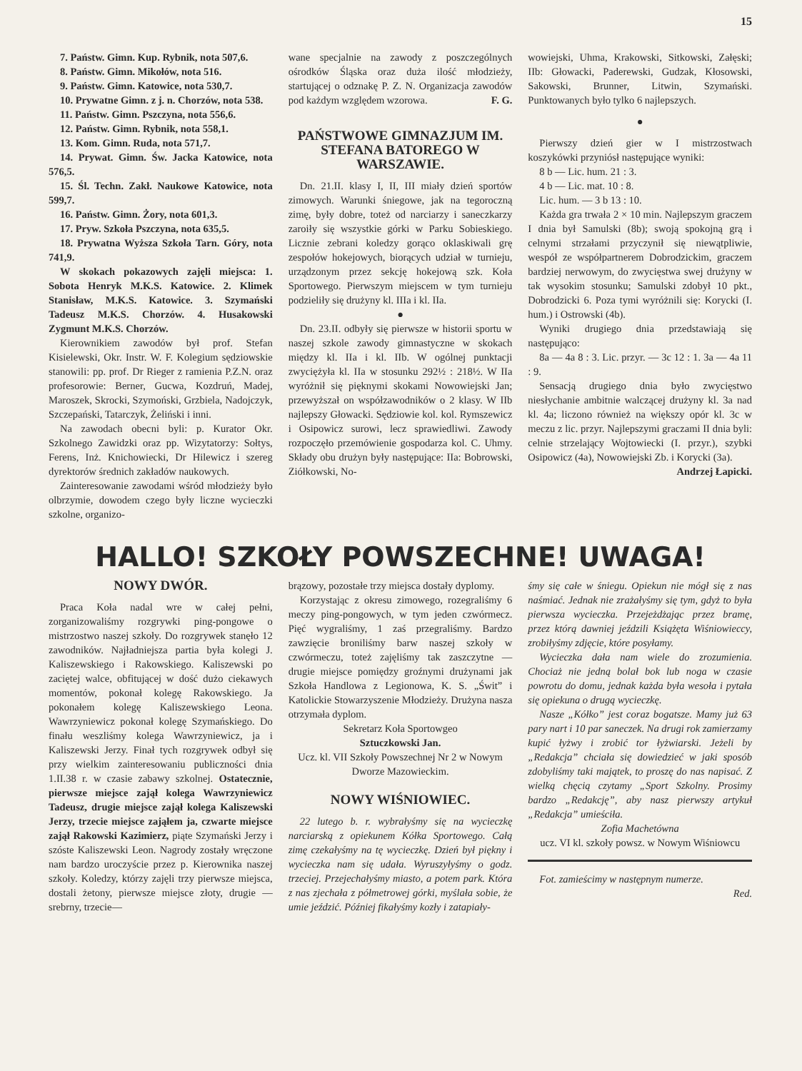15
7. Państw. Gimn. Kup. Rybnik, nota 507,6.
8. Państw. Gimn. Mikołów, nota 516.
9. Państw. Gimn. Katowice, nota 530,7.
10. Prywatne Gimn. z j. n. Chorzów, nota 538.
11. Państw. Gimn. Pszczyna, nota 556,6.
12. Państw. Gimn. Rybnik, nota 558,1.
13. Kom. Gimn. Ruda, nota 571,7.
14. Prywat. Gimn. Św. Jacka Katowice, nota 576,5.
15. Śl. Techn. Zakł. Naukowe Katowice, nota 599,7.
16. Państw. Gimn. Żory, nota 601,3.
17. Pryw. Szkoła Pszczyna, nota 635,5.
18. Prywatna Wyższa Szkoła Tarn. Góry, nota 741,9.
W skokach pokazowych zajęli miejsca: 1. Sobota Henryk M.K.S. Katowice. 2. Klimek Stanisław, M.K.S. Katowice. 3. Szymański Tadeusz M.K.S. Chorzów. 4. Husakowski Zygmunt M.K.S. Chorzów.
Kierownikiem zawodów był prof. Stefan Kisielewski, Okr. Instr. W. F. Kolegium sędziowskie stanowili: pp. prof. Dr Rieger z ramienia P.Z.N. oraz profesorowie: Berner, Gucwa, Kozdruń, Madej, Maroszek, Skrocki, Szymoński, Grzbiela, Nadojczyk, Szczepański, Tatarczyk, Żeliński i inni.
Na zawodach obecni byli: p. Kurator Okr. Szkolnego Zawidzki oraz pp. Wizytatorzy: Sołtys, Ferens, Inż. Knichowiecki, Dr Hilewicz i szereg dyrektorów średnich zakładów naukowych.
Zainteresowanie zawodami wśród młodzieży było olbrzymie, dowodem czego były liczne wycieczki szkolne, organizo-
wane specjalnie na zawody z poszczególnych ośrodków Śląska oraz duża ilość młodzieży, startującej o odznakę P. Z. N. Organizacja zawodów pod każdym względem wzorowa. F. G.
PAŃSTWOWE GIMNAZJUM IM. STEFANA BATOREGO W WARSZAWIE.
Dn. 21.II. klasy I, II, III miały dzień sportów zimowych. Warunki śniegowe, jak na tegoroczną zimę, były dobre, toteż od narciarzy i saneczkarzy zaroiły się wszystkie górki w Parku Sobieskiego. Licznie zebrani koledzy gorąco oklaskiwali grę zespołów hokejowych, biorących udział w turnieju, urządzonym przez sekcję hokejową szk. Koła Sportowego. Pierwszym miejscem w tym turnieju podzieliły się drużyny kl. IIIa i kl. IIa.
●
Dn. 23.II. odbyły się pierwsze w historii sportu w naszej szkole zawody gimnastyczne w skokach między kl. IIa i kl. IIb. W ogólnej punktacji zwyciężyła kl. IIa w stosunku 292½ : 218½. W IIa wyróżnił się pięknymi skokami Nowowiejski Jan; przewyższał on współzawodników o 2 klasy. W IIb najlepszy Głowacki. Sędziowie kol. kol. Rymszewicz i Osipowicz surowi, lecz sprawiedliwi. Zawody rozpoczęło przemówienie gospodarza kol. C. Uhmy. Składy obu drużyn były następujące: IIa: Bobrowski, Ziółkowski, No-
wowiejski, Uhma, Krakowski, Sitkowski, Załęski; IIb: Głowacki, Paderewski, Gudzak, Kłosowski, Sakowski, Brunner, Litwin, Szymański. Punktowanych było tylko 6 najlepszych.
●
Pierwszy dzień gier w I mistrzostwach koszykówki przyniósł następujące wyniki:
8 b — Lic. hum. 21 : 3.
4 b — Lic. mat. 10 : 8.
Lic. hum. — 3 b 13 : 10.
Każda gra trwała 2 × 10 min. Najlepszym graczem I dnia był Samulski (8b); swoją spokojną grą i celnymi strzałami przyczynił się niewątpliwie, wespół ze współpartnerem Dobrodzickim, graczem bardziej nerwowym, do zwycięstwa swej drużyny w tak wysokim stosunku; Samulski zdobył 10 pkt., Dobrodzicki 6. Poza tymi wyróżnili się: Korycki (I. hum.) i Ostrowski (4b).
Wyniki drugiego dnia przedstawiają się następująco:
8a — 4a 8 : 3. Lic. przyr. — 3c 12 : 1. 3a — 4a 11 : 9.
Sensacją drugiego dnia było zwycięstwo niesłychanie ambitnie walczącej drużyny kl. 3a nad kl. 4a; liczono również na większy opór kl. 3c w meczu z lic. przyr. Najlepszymi graczami II dnia byli: celnie strzelający Wojtowiecki (I. przyr.), szybki Osipowicz (4a), Nowowiejski Zb. i Korycki (3a).
Andrzej Łapicki.
HALLO! SZKOŁY POWSZECHNE! UWAGA!
NOWY DWÓR.
Praca Koła nadal wre w całej pełni, zorganizowaliśmy rozgrywki ping-pongowe o mistrzostwo naszej szkoły. Do rozgrywek stanęło 12 zawodników. Najładniejsza partia była kolegi J. Kaliszewskiego i Rakowskiego. Kaliszewski po zaciętej walce, obfitującej w dość dużo ciekawych momentów, pokonał kolegę Rakowskiego. Ja pokonałem kolegę Kaliszewskiego Leona. Wawrzyniewicz pokonał kolegę Szymańskiego. Do finału weszliśmy kolega Wawrzyniewicz, ja i Kaliszewski Jerzy. Finał tych rozgrywek odbył się przy wielkim zainteresowaniu publiczności dnia 1.II.38 r. w czasie zabawy szkolnej. Ostatecznie, pierwsze miejsce zajął kolega Wawrzyniewicz Tadeusz, drugie miejsce zajął kolega Kaliszewski Jerzy, trzecie miejsce zająłem ja, czwarte miejsce zajął Rakowski Kazimierz, piąte Szymański Jerzy i szóste Kaliszewski Leon. Nagrody zostały wręczone nam bardzo uroczyście przez p. Kierownika naszej szkoły. Koledzy, którzy zajęli trzy pierwsze miejsca, dostali żetony, pierwsze miejsce złoty, drugie — srebrny, trzecie—
brązowy, pozostałe trzy miejsca dostały dyplomy.
Korzystając z okresu zimowego, rozegraliśmy 6 meczy ping-pongowych, w tym jeden czwórmecz. Pięć wygraliśmy, 1 zaś przegraliśmy. Bardzo zawzięcie broniliśmy barw naszej szkoły w czwórmeczu, toteż zajęliśmy tak zaszczytne — drugie miejsce pomiędzy groźnymi drużynami jak Szkoła Handlowa z Legionowa, K. S. „Świt” i Katolickie Stowarzyszenie Młodzieży. Drużyna nasza otrzymała dyplom.
Sekretarz Koła Sportowgeo
Sztuczkowski Jan.
Ucz. kl. VII Szkoły Powszechnej Nr 2 w Nowym Dworze Mazowieckim.
NOWY WIŚNIOWIEC.
22 lutego b. r. wybrałyśmy się na wycieczkę narciarską z opiekunem Kółka Sportowego. Całą zimę czekałyśmy na tę wycieczkę. Dzień był piękny i wycieczka nam się udała. Wyruszyłyśmy o godz. trzeciej. Przejechałyśmy miasto, a potem park. Która z nas zjechała z półmetrowej górki, myślała sobie, że umie jeździć. Później fikałyśmy kozły i zatapiały-
śmy się całe w śniegu. Opiekun nie mógł się z nas naśmiać. Jednak nie zrażałyśmy się tym, gdyż to była pierwsza wycieczka. Przejeżdżając przez bramę, przez którą dawniej jeździli Książęta Wiśniowieccy, zrobiłyśmy zdjęcie, które posyłamy.
Wycieczka dała nam wiele do zrozumienia. Chociaż nie jedną bolał bok lub noga w czasie powrotu do domu, jednak każda była wesoła i pytała się opiekuna o drugą wycieczkę.
Nasze „Kółko” jest coraz bogatsze. Mamy już 63 pary nart i 10 par saneczek. Na drugi rok zamierzamy kupić łyżwy i zrobić tor łyżwiarski. Jeżeli by „Redakcja” chciała się dowiedzieć w jaki sposób zdobyliśmy taki majątek, to proszę do nas napisać. Z wielką chęcią czytamy „Sport Szkolny. Prosimy bardzo „Redakcję”, aby nasz pierwszy artykuł „Redakcja” umieściła.
Zofia Machetówna
ucz. VI kl. szkoły powsz. w Nowym Wiśniowcu
Fot. zamieścimy w następnym numerze.
Red.